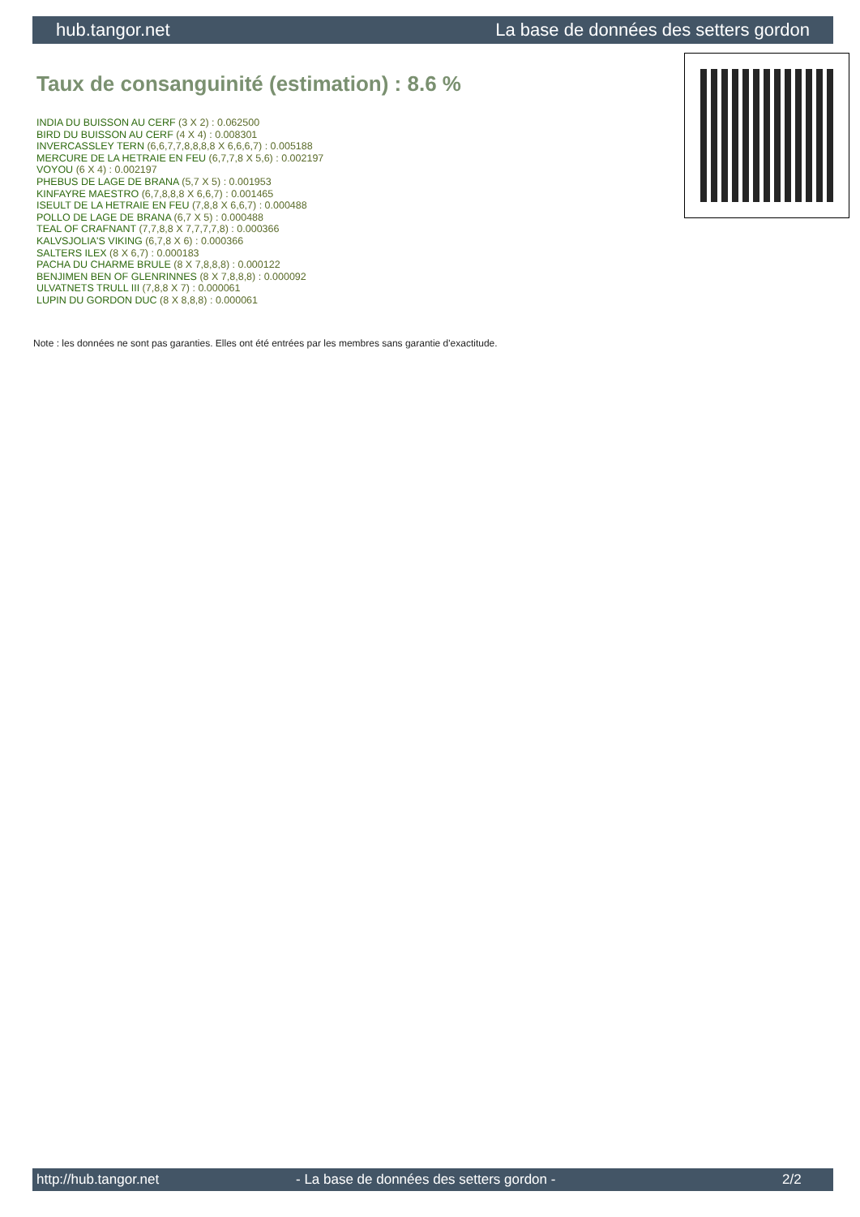hub.tangor.net La base de données des setters gordon
Taux de consanguinité (estimation) : 8.6 %
INDIA DU BUISSON AU CERF (3 X 2) : 0.062500
BIRD DU BUISSON AU CERF (4 X 4) : 0.008301
INVERCASSLEY TERN (6,6,7,7,8,8,8,8 X 6,6,6,7) : 0.005188
MERCURE DE LA HETRAIE EN FEU (6,7,7,8 X 5,6) : 0.002197
VOYOU (6 X 4) : 0.002197
PHEBUS DE LAGE DE BRANA (5,7 X 5) : 0.001953
KINFAYRE MAESTRO (6,7,8,8,8 X 6,6,7) : 0.001465
ISEULT DE LA HETRAIE EN FEU (7,8,8 X 6,6,7) : 0.000488
POLLO DE LAGE DE BRANA (6,7 X 5) : 0.000488
TEAL OF CRAFNANT (7,7,8,8 X 7,7,7,7,8) : 0.000366
KALVSJOLIA'S VIKING (6,7,8 X 6) : 0.000366
SALTERS ILEX (8 X 6,7) : 0.000183
PACHA DU CHARME BRULE (8 X 7,8,8,8) : 0.000122
BENJIMEN BEN OF GLENRINNES (8 X 7,8,8,8) : 0.000092
ULVATNETS TRULL III (7,8,8 X 7) : 0.000061
LUPIN DU GORDON DUC (8 X 8,8,8) : 0.000061
Note : les données ne sont pas garanties. Elles ont été entrées par les membres sans garantie d'exactitude.
http://hub.tangor.net - La base de données des setters gordon - 2/2